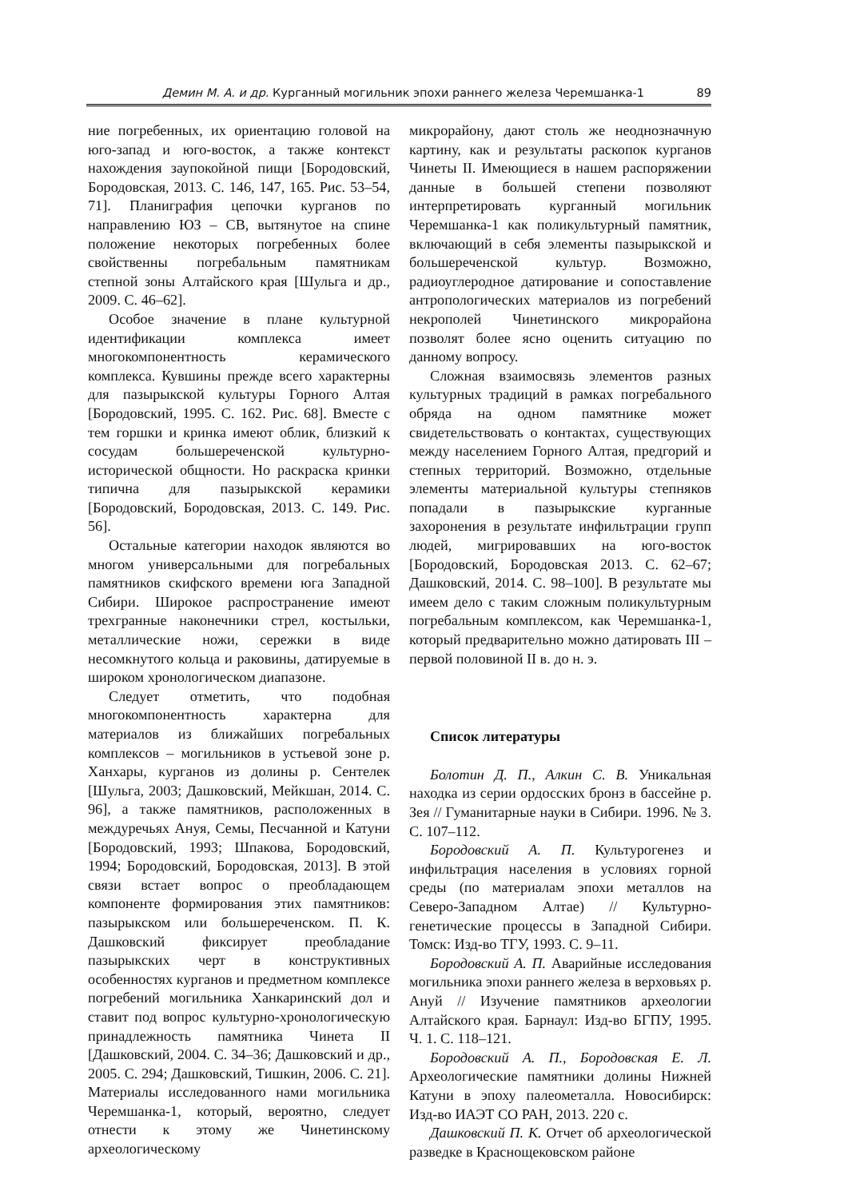Демин М. А. и др. Курганный могильник эпохи раннего железа Черемшанка-1 89
ние погребенных, их ориентацию головой на юго-запад и юго-восток, а также контекст нахождения заупокойной пищи [Бородовский, Бородовская, 2013. С. 146, 147, 165. Рис. 53–54, 71]. Планиграфия цепочки курганов по направлению ЮЗ – СВ, вытянутое на спине положение некоторых погребенных более свойственны погребальным памятникам степной зоны Алтайского края [Шульга и др., 2009. С. 46–62].
Особое значение в плане культурной идентификации комплекса имеет многокомпонентность керамического комплекса. Кувшины прежде всего характерны для пазырыкской культуры Горного Алтая [Бородовский, 1995. С. 162. Рис. 68]. Вместе с тем горшки и кринка имеют облик, близкий к сосудам большереченской культурно-исторической общности. Но раскраска кринки типична для пазырыкской керамики [Бородовский, Бородовская, 2013. С. 149. Рис. 56].
Остальные категории находок являются во многом универсальными для погребальных памятников скифского времени юга Западной Сибири. Широкое распространение имеют трехгранные наконечники стрел, костыльки, металлические ножи, сережки в виде несомкнутого кольца и раковины, датируемые в широком хронологическом диапазоне.
Следует отметить, что подобная многокомпонентность характерна для материалов из ближайших погребальных комплексов – могильников в устьевой зоне р. Ханхары, курганов из долины р. Сентелек [Шульга, 2003; Дашковский, Мейкшан, 2014. С. 96], а также памятников, расположенных в междуречьях Ануя, Семы, Песчанной и Катуни [Бородовский, 1993; Шпакова, Бородовский, 1994; Бородовский, Бородовская, 2013]. В этой связи встает вопрос о преобладающем компоненте формирования этих памятников: пазырыкском или большереченском. П. К. Дашковский фиксирует преобладание пазырыкских черт в конструктивных особенностях курганов и предметном комплексе погребений могильника Ханкаринский дол и ставит под вопрос культурно-хронологическую принадлежность памятника Чинета II [Дашковский, 2004. С. 34–36; Дашковский и др., 2005. С. 294; Дашковский, Тишкин, 2006. С. 21]. Материалы исследованного нами могильника Черемшанка-1, который, вероятно, следует отнести к этому же Чинетинскому археологическому
микрорайону, дают столь же неоднозначную картину, как и результаты раскопок курганов Чинеты II. Имеющиеся в нашем распоряжении данные в большей степени позволяют интерпретировать курганный могильник Черемшанка-1 как поликультурный памятник, включающий в себя элементы пазырыкской и большереченской культур. Возможно, радиоуглеродное датирование и сопоставление антропологических материалов из погребений некрополей Чинетинского микрорайона позволят более ясно оценить ситуацию по данному вопросу.
Сложная взаимосвязь элементов разных культурных традиций в рамках погребального обряда на одном памятнике может свидетельствовать о контактах, существующих между населением Горного Алтая, предгорий и степных территорий. Возможно, отдельные элементы материальной культуры степняков попадали в пазырыкские курганные захоронения в результате инфильтрации групп людей, мигрировавших на юго-восток [Бородовский, Бородовская 2013. С. 62–67; Дашковский, 2014. С. 98–100]. В результате мы имеем дело с таким сложным поликультурным погребальным комплексом, как Черемшанка-1, который предварительно можно датировать III – первой половиной II в. до н. э.
Список литературы
Болотин Д. П., Алкин С. В. Уникальная находка из серии ордосских бронз в бассейне р. Зея // Гуманитарные науки в Сибири. 1996. № 3. С. 107–112.
Бородовский А. П. Культурогенез и инфильтрация населения в условиях горной среды (по материалам эпохи металлов на Северо-Западном Алтае) // Культурно-генетические процессы в Западной Сибири. Томск: Изд-во ТГУ, 1993. С. 9–11.
Бородовский А. П. Аварийные исследования могильника эпохи раннего железа в верховьях р. Ануй // Изучение памятников археологии Алтайского края. Барнаул: Изд-во БГПУ, 1995. Ч. 1. С. 118–121.
Бородовский А. П., Бородовская Е. Л. Археологические памятники долины Нижней Катуни в эпоху палеометалла. Новосибирск: Изд-во ИАЭТ СО РАН, 2013. 220 с.
Дашковский П. К. Отчет об археологической разведке в Краснощековском районе